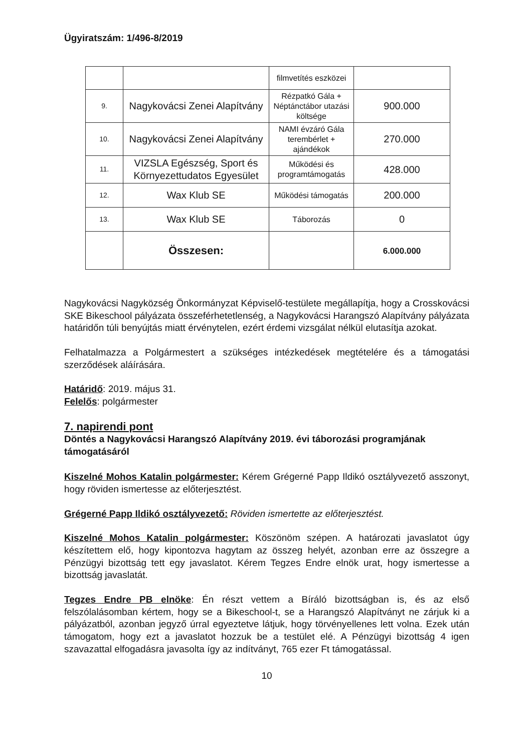Ügyiratszám: 1/496-8/2019
| | | filmvetítés eszközei | |
| 9. | Nagykovácsi Zenei Alapítvány | Rézpatkó Gála + Néptánctábor utazási költsége | 900.000 |
| 10. | Nagykovácsi Zenei Alapítvány | NAMI évzáró Gála terembérlet + ajándékok | 270.000 |
| 11. | VIZSLA Egészség, Sport és Környezettudatos Egyesület | Működési és programtámogatás | 428.000 |
| 12. | Wax Klub SE | Működési támogatás | 200.000 |
| 13. | Wax Klub SE | Táborozás | 0 |
| | Összesen: | | 6.000.000 |
Nagykovácsi Nagyközség Önkormányzat Képviselő-testülete megállapítja, hogy a Crosskovácsi SKE Bikeschool pályázata összeférhetetlenség, a Nagykovácsi Harangszó Alapítvány pályázata határidőn túli benyújtás miatt érvénytelen, ezért érdemi vizsgálat nélkül elutasítja azokat.
Felhatalmazza a Polgármestert a szükséges intézkedések megtételére és a támogatási szerződések aláírására.
Határidő: 2019. május 31.
Felelős: polgármester
7. napirendi pont
Döntés a Nagykovácsi Harangszó Alapítvány 2019. évi táborozási programjának támogatásáról
Kiszelné Mohos Katalin polgármester: Kérem Grégerné Papp Ildikó osztályvezető asszonyt, hogy röviden ismertesse az előterjesztést.
Grégerné Papp Ildikó osztályvezető: Röviden ismertette az előterjesztést.
Kiszelné Mohos Katalin polgármester: Köszönöm szépen. A határozati javaslatot úgy készítettem elő, hogy kipontozva hagytam az összeg helyét, azonban erre az összegre a Pénzügyi bizottság tett egy javaslatot. Kérem Tegzes Endre elnök urat, hogy ismertesse a bizottság javaslatát.
Tegzes Endre PB elnöke: Én részt vettem a Bíráló bizottságban is, és az első felszólalásomban kértem, hogy se a Bikeschool-t, se a Harangszó Alapítványt ne zárjuk ki a pályázatból, azonban jegyző úrral egyeztetve látjuk, hogy törvényellenes lett volna. Ezek után támogatom, hogy ezt a javaslatot hozzuk be a testület elé. A Pénzügyi bizottság 4 igen szavazattal elfogadásra javasolta így az indítványt, 765 ezer Ft támogatással.
10